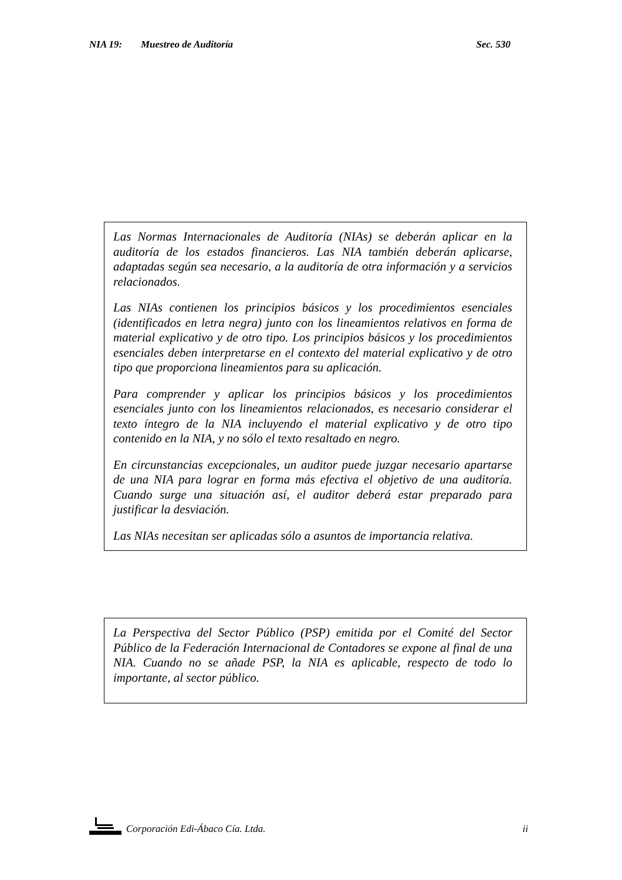NIA 19: Muestreo de Auditoría Sec. 530
Las Normas Internacionales de Auditoría (NIAs) se deberán aplicar en la auditoría de los estados financieros. Las NIA también deberán aplicarse, adaptadas según sea necesario, a la auditoría de otra información y a servicios relacionados.
Las NIAs contienen los principios básicos y los procedimientos esenciales (identificados en letra negra) junto con los lineamientos relativos en forma de material explicativo y de otro tipo. Los principios básicos y los procedimientos esenciales deben interpretarse en el contexto del material explicativo y de otro tipo que proporciona lineamientos para su aplicación.
Para comprender y aplicar los principios básicos y los procedimientos esenciales junto con los lineamientos relacionados, es necesario considerar el texto íntegro de la NIA incluyendo el material explicativo y de otro tipo contenido en la NIA, y no sólo el texto resaltado en negro.
En circunstancias excepcionales, un auditor puede juzgar necesario apartarse de una NIA para lograr en forma más efectiva el objetivo de una auditoría. Cuando surge una situación así, el auditor deberá estar preparado para justificar la desviación.
Las NIAs necesitan ser aplicadas sólo a asuntos de importancia relativa.
La Perspectiva del Sector Público (PSP) emitida por el Comité del Sector Público de la Federación Internacional de Contadores se expone al final de una NIA. Cuando no se añade PSP, la NIA es aplicable, respecto de todo lo importante, al sector público.
Corporación Edi-Ábaco Cía. Ltda. ii